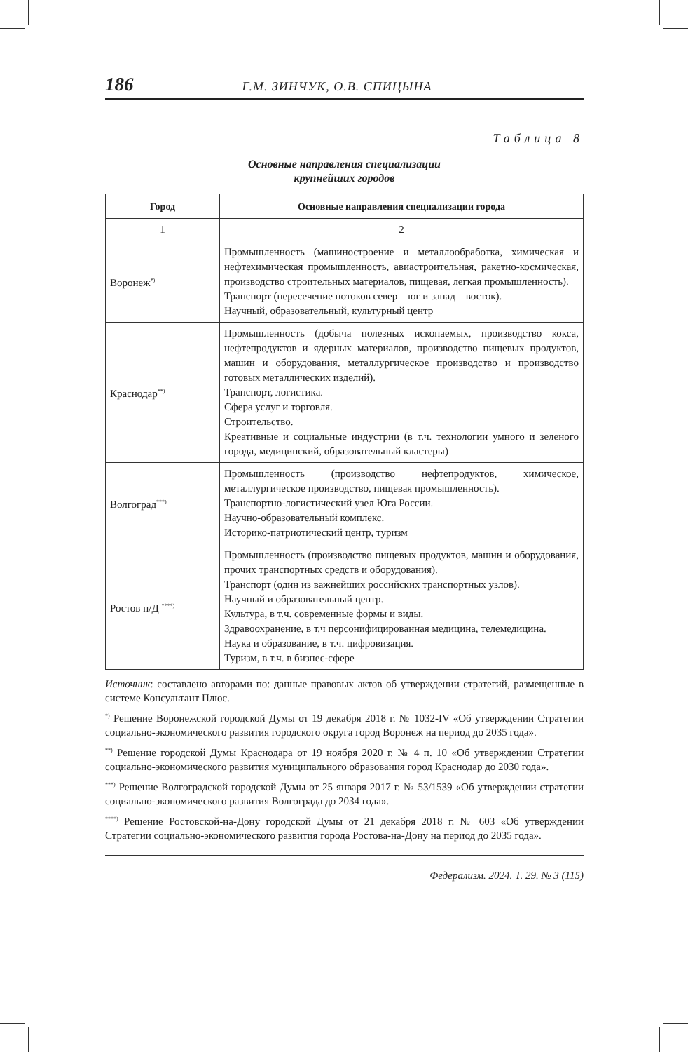186 Г.М. ЗИНЧУК, О.В. СПИЦЫНА
Таблица 8
Основные направления специализации
крупнейших городов
| Город | Основные направления специализации города |
| --- | --- |
| 1 | 2 |
| Воронеж<sup>*)</sup> | Промышленность (машиностроение и металлообработка, химическая и нефтехимическая промышленность, авиастроительная, ракетно-космическая, производство строительных материалов, пищевая, легкая промышленность). Транспорт (пересечение потоков север – юг и запад – восток). Научный, образовательный, культурный центр |
| Краснодар<sup>**)</sup> | Промышленность (добыча полезных ископаемых, производство кокса, нефтепродуктов и ядерных материалов, производство пищевых продуктов, машин и оборудования, металлургическое производство и производство готовых металлических изделий). Транспорт, логистика. Сфера услуг и торговля. Строительство. Креативные и социальные индустрии (в т.ч. технологии умного и зеленого города, медицинский, образовательный кластеры) |
| Волгоград<sup>***)</sup> | Промышленность (производство нефтепродуктов, химическое, металлургическое производство, пищевая промышленность). Транспортно-логистический узел Юга России. Научно-образовательный комплекс. Историко-патриотический центр, туризм |
| Ростов н/Д <sup>****)</sup> | Промышленность (производство пищевых продуктов, машин и оборудования, прочих транспортных средств и оборудования). Транспорт (один из важнейших российских транспортных узлов). Научный и образовательный центр. Культура, в т.ч. современные формы и виды. Здравоохранение, в т.ч персонифицированная медицина, телемедицина. Наука и образование, в т.ч. цифровизация. Туризм, в т.ч. в бизнес-сфере |
Источник: составлено авторами по: данные правовых актов об утверждении стратегий, размещенные в системе Консультант Плюс.
<sup>*)</sup> Решение Воронежской городской Думы от 19 декабря 2018 г. № 1032-IV «Об утверждении Стратегии социально-экономического развития городского округа город Воронеж на период до 2035 года».
<sup>**)</sup> Решение городской Думы Краснодара от 19 ноября 2020 г. № 4 п. 10 «Об утверждении Стратегии социально-экономического развития муниципального образования город Краснодар до 2030 года».
<sup>***)</sup> Решение Волгоградской городской Думы от 25 января 2017 г. № 53/1539 «Об утверждении стратегии социально-экономического развития Волгограда до 2034 года».
<sup>****)</sup> Решение Ростовской-на-Дону городской Думы от 21 декабря 2018 г. № 603 «Об утверждении Стратегии социально-экономического развития города Ростова-на-Дону на период до 2035 года».
Федерализм. 2024. Т. 29. № 3 (115)